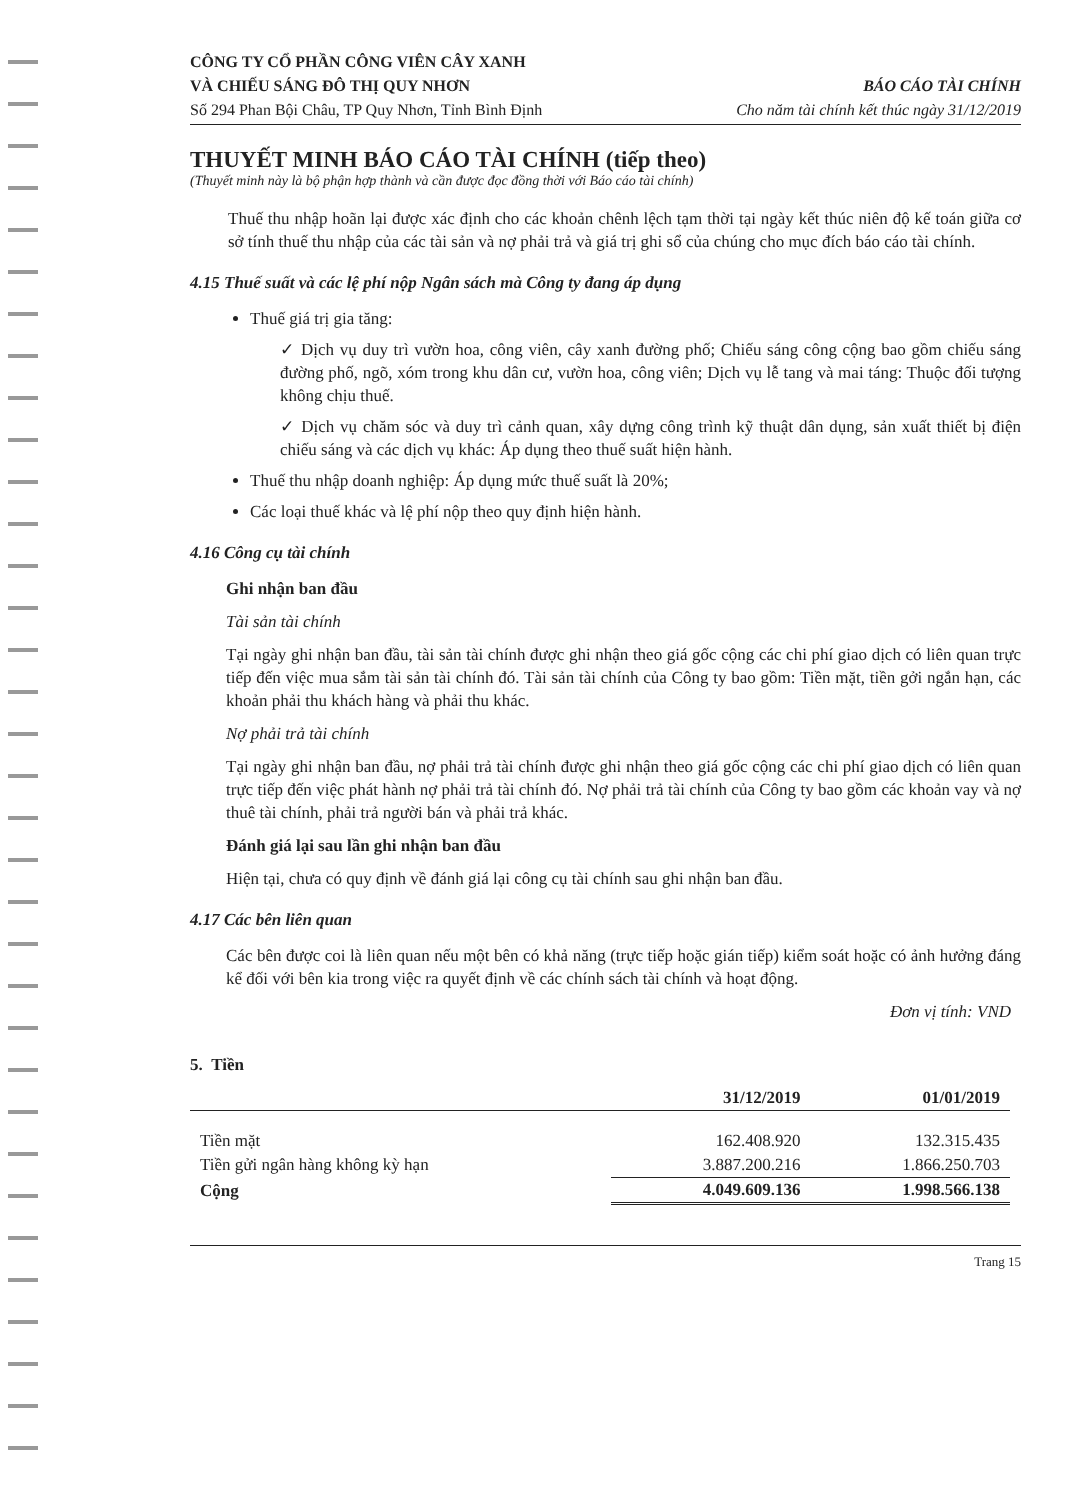CÔNG TY CỔ PHẦN CÔNG VIÊN CÂY XANH
VÀ CHIẾU SÁNG ĐÔ THỊ QUY NHƠN
Số 294 Phan Bội Châu, TP Quy Nhơn, Tỉnh Bình Định
BÁO CÁO TÀI CHÍNH
Cho năm tài chính kết thúc ngày 31/12/2019
THUYẾT MINH BÁO CÁO TÀI CHÍNH (tiếp theo)
(Thuyết minh này là bộ phận hợp thành và cần được đọc đồng thời với Báo cáo tài chính)
Thuế thu nhập hoãn lại được xác định cho các khoản chênh lệch tạm thời tại ngày kết thúc niên độ kế toán giữa cơ sở tính thuế thu nhập của các tài sản và nợ phải trả và giá trị ghi sổ của chúng cho mục đích báo cáo tài chính.
4.15 Thuế suất và các lệ phí nộp Ngân sách mà Công ty đang áp dụng
Thuế giá trị gia tăng:
✓ Dịch vụ duy trì vườn hoa, công viên, cây xanh đường phố; Chiếu sáng công cộng bao gồm chiếu sáng đường phố, ngõ, xóm trong khu dân cư, vườn hoa, công viên; Dịch vụ lễ tang và mai táng: Thuộc đối tượng không chịu thuế.
✓ Dịch vụ chăm sóc và duy trì cảnh quan, xây dựng công trình kỹ thuật dân dụng, sản xuất thiết bị điện chiếu sáng và các dịch vụ khác: Áp dụng theo thuế suất hiện hành.
Thuế thu nhập doanh nghiệp: Áp dụng mức thuế suất là 20%;
Các loại thuế khác và lệ phí nộp theo quy định hiện hành.
4.16 Công cụ tài chính
Ghi nhận ban đầu
Tài sản tài chính
Tại ngày ghi nhận ban đầu, tài sản tài chính được ghi nhận theo giá gốc cộng các chi phí giao dịch có liên quan trực tiếp đến việc mua sắm tài sản tài chính đó. Tài sản tài chính của Công ty bao gồm: Tiền mặt, tiền gởi ngắn hạn, các khoản phải thu khách hàng và phải thu khác.
Nợ phải trả tài chính
Tại ngày ghi nhận ban đầu, nợ phải trả tài chính được ghi nhận theo giá gốc cộng các chi phí giao dịch có liên quan trực tiếp đến việc phát hành nợ phải trả tài chính đó. Nợ phải trả tài chính của Công ty bao gồm các khoản vay và nợ thuê tài chính, phải trả người bán và phải trả khác.
Đánh giá lại sau lần ghi nhận ban đầu
Hiện tại, chưa có quy định về đánh giá lại công cụ tài chính sau ghi nhận ban đầu.
4.17 Các bên liên quan
Các bên được coi là liên quan nếu một bên có khả năng (trực tiếp hoặc gián tiếp) kiểm soát hoặc có ảnh hưởng đáng kể đối với bên kia trong việc ra quyết định về các chính sách tài chính và hoạt động.
Đơn vị tính: VND
5. Tiền
| | 31/12/2019 | 01/01/2019 |
| --- | --- | --- |
| Tiền mặt | 162.408.920 | 132.315.435 |
| Tiền gửi ngân hàng không kỳ hạn | 3.887.200.216 | 1.866.250.703 |
| Cộng | 4.049.609.136 | 1.998.566.138 |
Trang 15